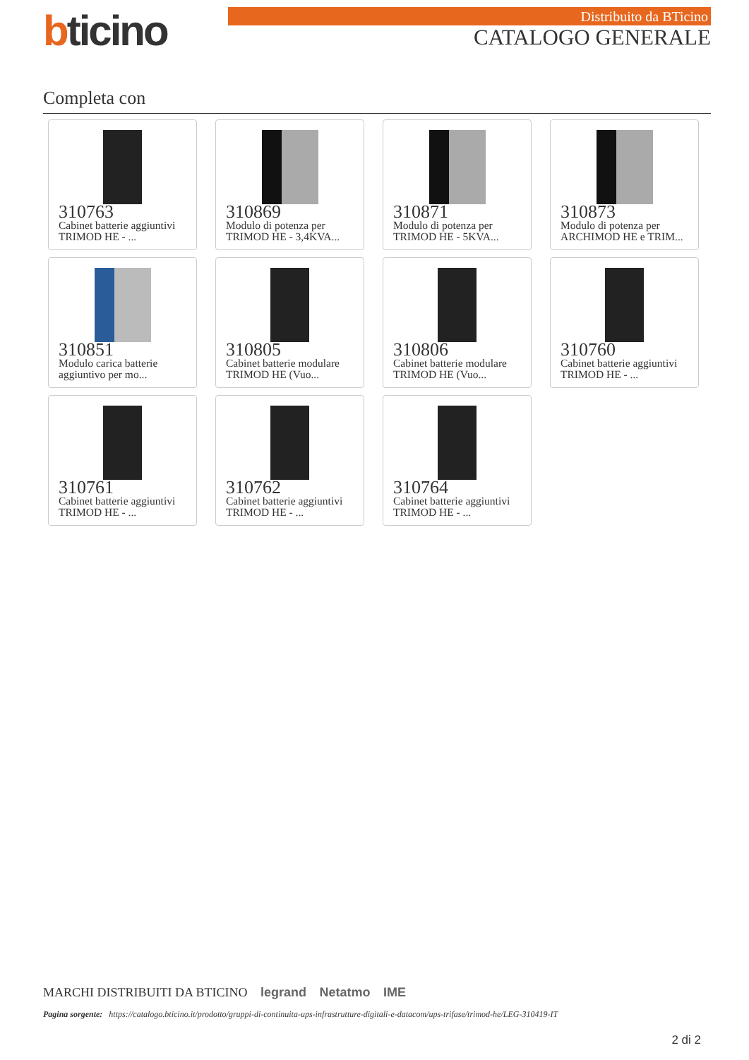bticino
Distribuito da BTicino
CATALOGO GENERALE
Completa con
310763
Cabinet batterie aggiuntivi TRIMOD HE - ...
310869
Modulo di potenza per TRIMOD HE - 3,4KVA...
310871
Modulo di potenza per TRIMOD HE - 5KVA...
310873
Modulo di potenza per ARCHIMOD HE e TRIM...
310851
Modulo carica batterie aggiuntivo per mo...
310805
Cabinet batterie modulare TRIMOD HE (Vuo...
310806
Cabinet batterie modulare TRIMOD HE (Vuo...
310760
Cabinet batterie aggiuntivi TRIMOD HE - ...
310761
Cabinet batterie aggiuntivi TRIMOD HE - ...
310762
Cabinet batterie aggiuntivi TRIMOD HE - ...
310764
Cabinet batterie aggiuntivi TRIMOD HE - ...
MARCHI DISTRIBUITI DA BTICINO legrand Netatmo IME
Pagina sorgente: https://catalogo.bticino.it/prodotto/gruppi-di-continuita-ups-infrastrutture-digitali-e-datacom/ups-trifase/trimod-he/LEG-310419-IT
2 di 2